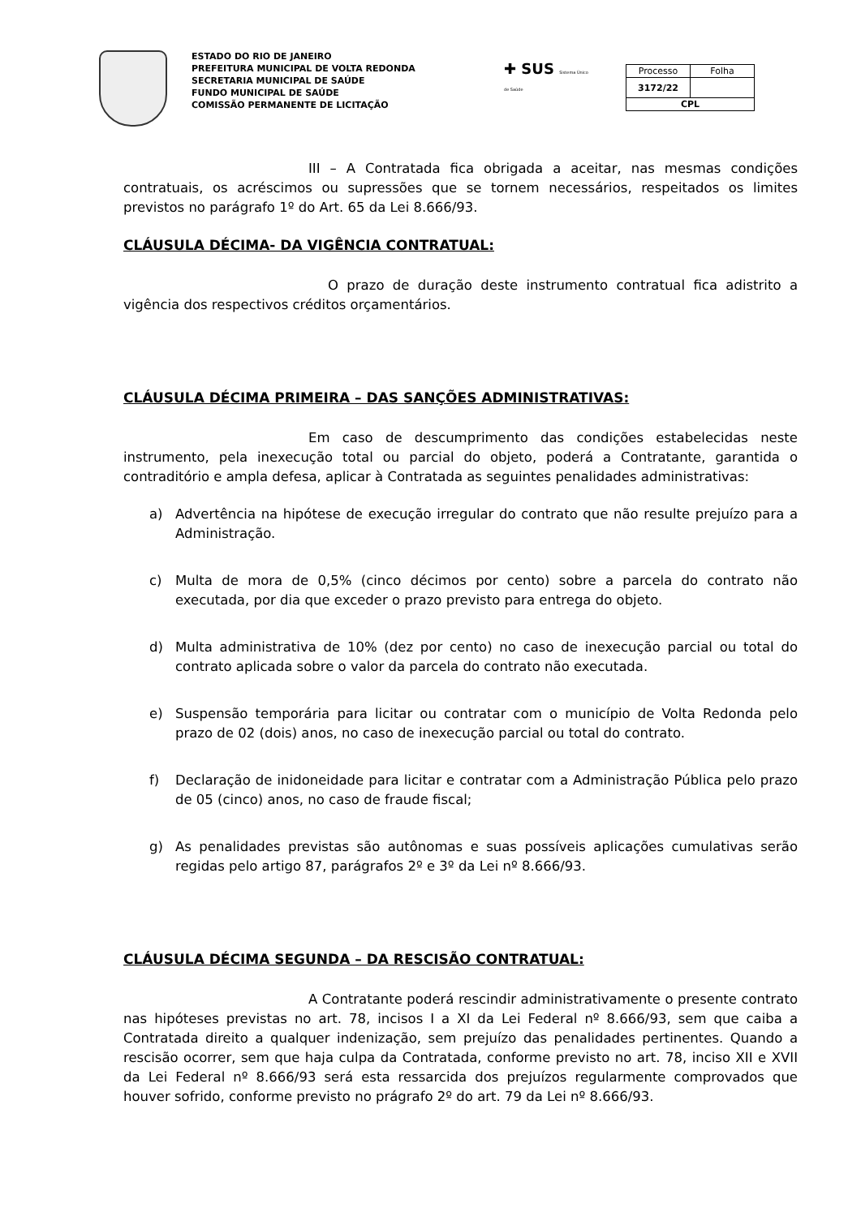ESTADO DO RIO DE JANEIRO
PREFEITURA MUNICIPAL DE VOLTA REDONDA
SECRETARIA MUNICIPAL DE SAÚDE
FUNDO MUNICIPAL DE SAÚDE
COMISSÃO PERMANENTE DE LICITAÇÃO
✚ SUS Sistema Único de Saúde
| Processo | Folha |
| 3172/22 | |
| CPL | |
III – A Contratada fica obrigada a aceitar, nas mesmas condições contratuais, os acréscimos ou supressões que se tornem necessários, respeitados os limites previstos no parágrafo 1º do Art. 65 da Lei 8.666/93.
CLÁUSULA DÉCIMA- DA VIGÊNCIA CONTRATUAL:
O prazo de duração deste instrumento contratual fica adistrito a vigência dos respectivos créditos orçamentários.
CLÁUSULA DÉCIMA PRIMEIRA – DAS SANÇÕES ADMINISTRATIVAS:
Em caso de descumprimento das condições estabelecidas neste instrumento, pela inexecução total ou parcial do objeto, poderá a Contratante, garantida o contraditório e ampla defesa, aplicar à Contratada as seguintes penalidades administrativas:
a) Advertência na hipótese de execução irregular do contrato que não resulte prejuízo para a Administração.
c) Multa de mora de 0,5% (cinco décimos por cento) sobre a parcela do contrato não executada, por dia que exceder o prazo previsto para entrega do objeto.
d) Multa administrativa de 10% (dez por cento) no caso de inexecução parcial ou total do contrato aplicada sobre o valor da parcela do contrato não executada.
e) Suspensão temporária para licitar ou contratar com o município de Volta Redonda pelo prazo de 02 (dois) anos, no caso de inexecução parcial ou total do contrato.
f) Declaração de inidoneidade para licitar e contratar com a Administração Pública pelo prazo de 05 (cinco) anos, no caso de fraude fiscal;
g) As penalidades previstas são autônomas e suas possíveis aplicações cumulativas serão regidas pelo artigo 87, parágrafos 2º e 3º da Lei nº 8.666/93.
CLÁUSULA DÉCIMA SEGUNDA – DA RESCISÃO CONTRATUAL:
A Contratante poderá rescindir administrativamente o presente contrato nas hipóteses previstas no art. 78, incisos I a XI da Lei Federal nº 8.666/93, sem que caiba a Contratada direito a qualquer indenização, sem prejuízo das penalidades pertinentes. Quando a rescisão ocorrer, sem que haja culpa da Contratada, conforme previsto no art. 78, inciso XII e XVII da Lei Federal nº 8.666/93 será esta ressarcida dos prejuízos regularmente comprovados que houver sofrido, conforme previsto no prágrafo 2º do art. 79 da Lei nº 8.666/93.